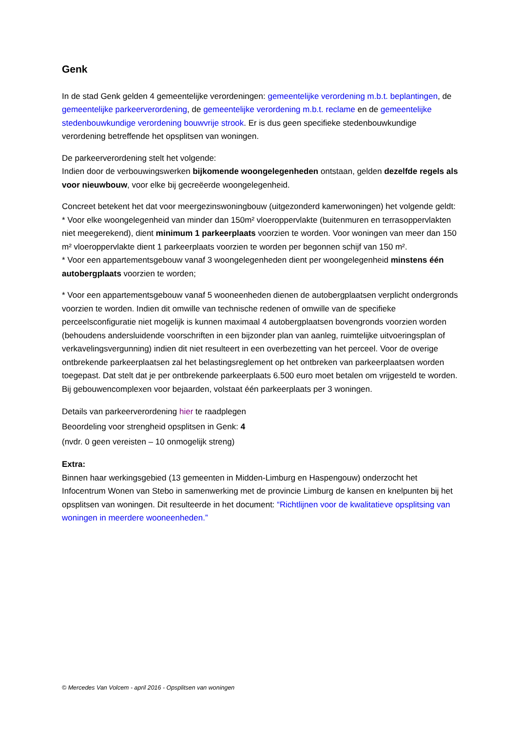Genk
In de stad Genk gelden 4 gemeentelijke verordeningen: gemeentelijke verordening m.b.t. beplantingen, de gemeentelijke parkeerverordening, de gemeentelijke verordening m.b.t. reclame en de gemeentelijke stedenbouwkundige verordening bouwvrije strook. Er is dus geen specifieke stedenbouwkundige verordening betreffende het opsplitsen van woningen.
De parkeerverordening stelt het volgende:
Indien door de verbouwingswerken bijkomende woongelegenheden ontstaan, gelden dezelfde regels als voor nieuwbouw, voor elke bij gecreëerde woongelegenheid.
Concreet betekent het dat voor meergezinswoningbouw (uitgezonderd kamerwoningen) het volgende geldt:
* Voor elke woongelegenheid van minder dan 150m² vloeroppervlakte (buitenmuren en terrasoppervlakten niet meegerekend), dient minimum 1 parkeerplaats voorzien te worden. Voor woningen van meer dan 150 m² vloeroppervlakte dient 1 parkeerplaats voorzien te worden per begonnen schijf van 150 m².
* Voor een appartementsgebouw vanaf 3 woongelegenheden dient per woongelegenheid minstens één autobergplaats voorzien te worden;
* Voor een appartementsgebouw vanaf 5 wooneenheden dienen de autobergplaatsen verplicht ondergronds voorzien te worden. Indien dit omwille van technische redenen of omwille van de specifieke perceelsconfiguratie niet mogelijk is kunnen maximaal 4 autobergplaatsen bovengronds voorzien worden (behoudens andersluidende voorschriften in een bijzonder plan van aanleg, ruimtelijke uitvoeringsplan of verkavelingsvergunning) indien dit niet resulteert in een overbezetting van het perceel. Voor de overige ontbrekende parkeerplaatsen zal het belastingsreglement op het ontbreken van parkeerplaatsen worden toegepast. Dat stelt dat je per ontbrekende parkeerplaats 6.500 euro moet betalen om vrijgesteld te worden. Bij gebouwencomplexen voor bejaarden, volstaat één parkeerplaats per 3 woningen.
Details van parkeerverordening hier te raadplegen
Beoordeling voor strengheid opsplitsen in Genk: 4
(nvdr. 0 geen vereisten – 10 onmogelijk streng)
Extra:
Binnen haar werkingsgebied (13 gemeenten in Midden-Limburg en Haspengouw) onderzocht het Infocentrum Wonen van Stebo in samenwerking met de provincie Limburg de kansen en knelpunten bij het opsplitsen van woningen. Dit resulteerde in het document: “Richtlijnen voor de kwalitatieve opsplitsing van woningen in meerdere wooneenheden.”
© Mercedes Van Volcem - april 2016 - Opsplitsen van woningen